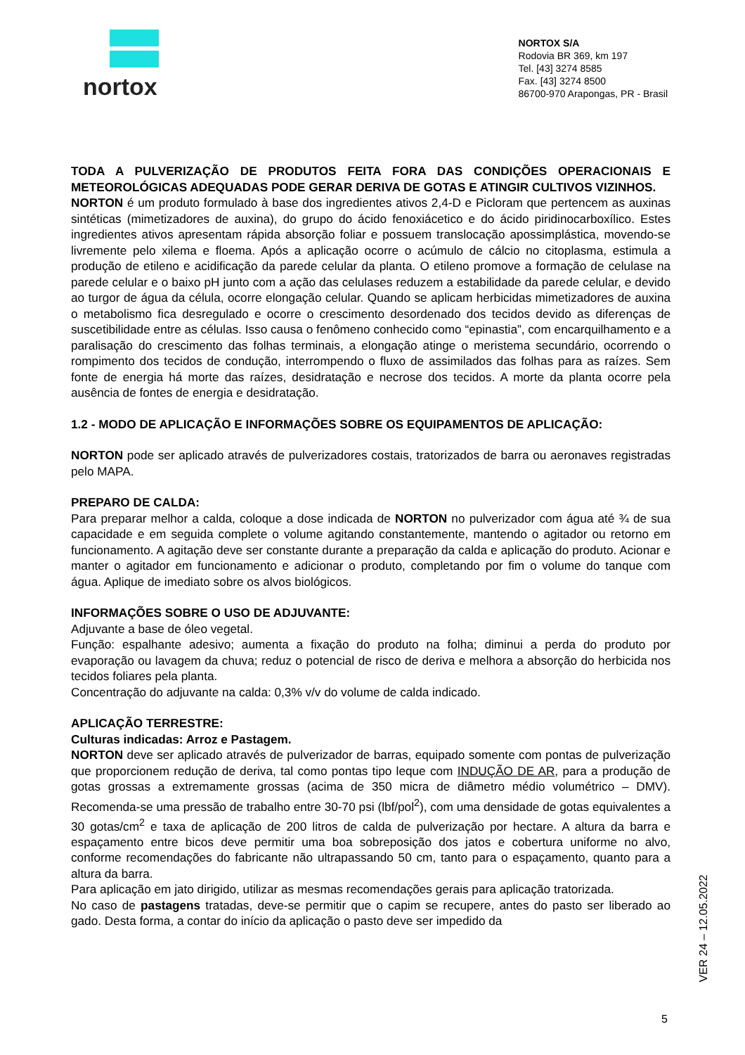nortox
NORTOX S/A
Rodovia BR 369, km 197
Tel. [43] 3274 8585
Fax. [43] 3274 8500
86700-970 Arapongas, PR - Brasil
TODA A PULVERIZAÇÃO DE PRODUTOS FEITA FORA DAS CONDIÇÕES OPERACIONAIS E METEOROLÓGICAS ADEQUADAS PODE GERAR DERIVA DE GOTAS E ATINGIR CULTIVOS VIZINHOS.
NORTON é um produto formulado à base dos ingredientes ativos 2,4-D e Picloram que pertencem as auxinas sintéticas (mimetizadores de auxina), do grupo do ácido fenoxiácetico e do ácido piridinocarboxílico. Estes ingredientes ativos apresentam rápida absorção foliar e possuem translocação apossimplástica, movendo-se livremente pelo xilema e floema. Após a aplicação ocorre o acúmulo de cálcio no citoplasma, estimula a produção de etileno e acidificação da parede celular da planta. O etileno promove a formação de celulase na parede celular e o baixo pH junto com a ação das celulases reduzem a estabilidade da parede celular, e devido ao turgor de água da célula, ocorre elongação celular. Quando se aplicam herbicidas mimetizadores de auxina o metabolismo fica desregulado e ocorre o crescimento desordenado dos tecidos devido as diferenças de suscetibilidade entre as células. Isso causa o fenômeno conhecido como “epinastia”, com encarquilhamento e a paralisação do crescimento das folhas terminais, a elongação atinge o meristema secundário, ocorrendo o rompimento dos tecidos de condução, interrompendo o fluxo de assimilados das folhas para as raízes. Sem fonte de energia há morte das raízes, desidratação e necrose dos tecidos. A morte da planta ocorre pela ausência de fontes de energia e desidratação.
1.2 - MODO DE APLICAÇÃO E INFORMAÇÕES SOBRE OS EQUIPAMENTOS DE APLICAÇÃO:
NORTON pode ser aplicado através de pulverizadores costais, tratorizados de barra ou aeronaves registradas pelo MAPA.
PREPARO DE CALDA:
Para preparar melhor a calda, coloque a dose indicada de NORTON no pulverizador com água até ¾ de sua capacidade e em seguida complete o volume agitando constantemente, mantendo o agitador ou retorno em funcionamento. A agitação deve ser constante durante a preparação da calda e aplicação do produto. Acionar e manter o agitador em funcionamento e adicionar o produto, completando por fim o volume do tanque com água. Aplique de imediato sobre os alvos biológicos.
INFORMAÇÕES SOBRE O USO DE ADJUVANTE:
Adjuvante a base de óleo vegetal.
Função: espalhante adesivo; aumenta a fixação do produto na folha; diminui a perda do produto por evaporação ou lavagem da chuva; reduz o potencial de risco de deriva e melhora a absorção do herbicida nos tecidos foliares pela planta.
Concentração do adjuvante na calda: 0,3% v/v do volume de calda indicado.
APLICAÇÃO TERRESTRE:
Culturas indicadas: Arroz e Pastagem.
NORTON deve ser aplicado através de pulverizador de barras, equipado somente com pontas de pulverização que proporcionem redução de deriva, tal como pontas tipo leque com INDUÇÃO DE AR, para a produção de gotas grossas a extremamente grossas (acima de 350 micra de diâmetro médio volumétrico – DMV). Recomenda-se uma pressão de trabalho entre 30-70 psi (lbf/pol<sup>2</sup>), com uma densidade de gotas equivalentes a 30 gotas/cm<sup>2</sup> e taxa de aplicação de 200 litros de calda de pulverização por hectare. A altura da barra e espaçamento entre bicos deve permitir uma boa sobreposição dos jatos e cobertura uniforme no alvo, conforme recomendações do fabricante não ultrapassando 50 cm, tanto para o espaçamento, quanto para a altura da barra.
Para aplicação em jato dirigido, utilizar as mesmas recomendações gerais para aplicação tratorizada.
No caso de pastagens tratadas, deve-se permitir que o capim se recupere, antes do pasto ser liberado ao gado. Desta forma, a contar do início da aplicação o pasto deve ser impedido da
VER 24 – 12.05.2022
5